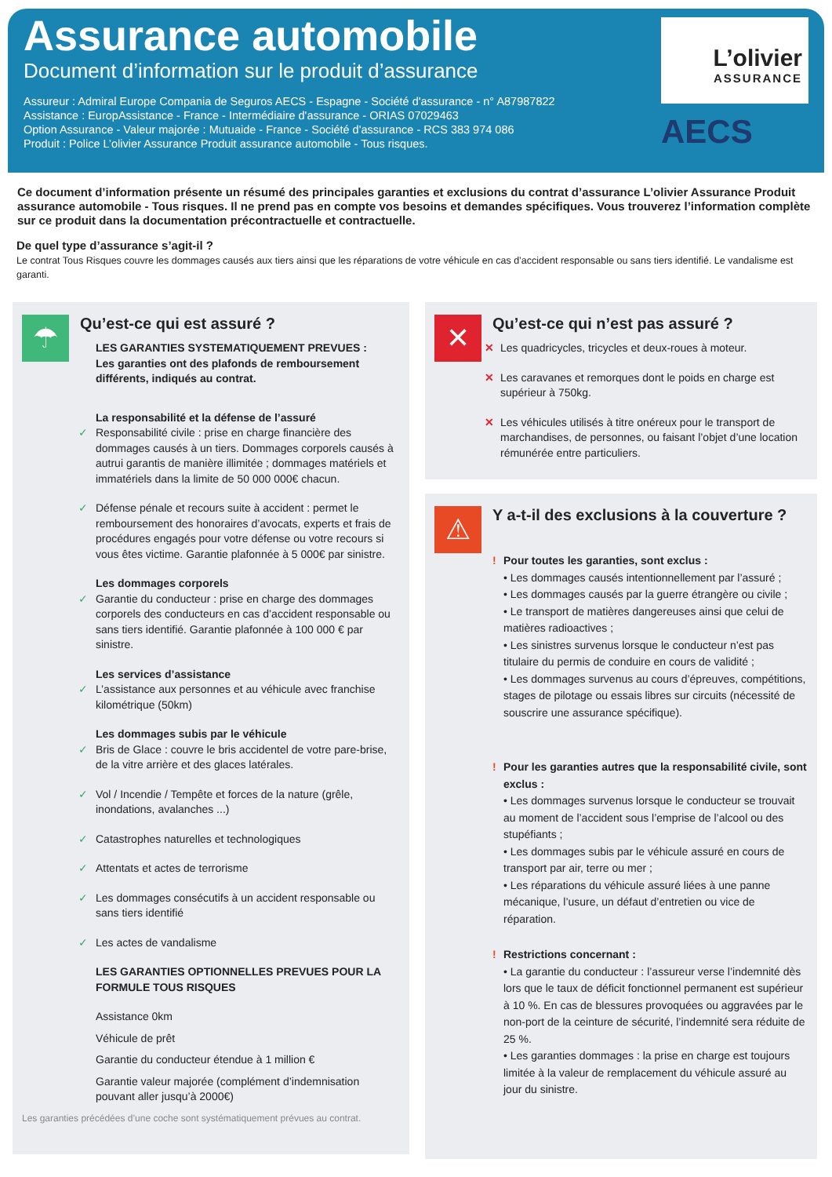Assurance automobile
Document d’information sur le produit d’assurance
Assureur : Admiral Europe Compania de Seguros AECS - Espagne - Société d'assurance - n° A87987822
Assistance : EuropAssistance - France - Intermédiaire d'assurance - ORIAS 07029463
Option Assurance - Valeur majorée : Mutuaide - France - Société d'assurance - RCS 383 974 086
Produit : Police L’olivier Assurance Produit assurance automobile - Tous risques.
L’olivier
ASSURANCE
AECS
Ce document d’information présente un résumé des principales garanties et exclusions du contrat d’assurance L’olivier Assurance Produit assurance automobile - Tous risques. Il ne prend pas en compte vos besoins et demandes spécifiques. Vous trouverez l’information complète sur ce produit dans la documentation précontractuelle et contractuelle.
De quel type d’assurance s’agit-il ?
Le contrat Tous Risques couvre les dommages causés aux tiers ainsi que les réparations de votre véhicule en cas d’accident responsable ou sans tiers identifié. Le vandalisme est garanti.
☂
Qu’est-ce qui est assuré ?
LES GARANTIES SYSTEMATIQUEMENT PREVUES :
Les garanties ont des plafonds de remboursement différents, indiqués au contrat.
La responsabilité et la défense de l’assuré
✓ Responsabilité civile : prise en charge financière des dommages causés à un tiers. Dommages corporels causés à autrui garantis de manière illimitée ; dommages matériels et immatériels dans la limite de 50 000 000€ chacun.
✓ Défense pénale et recours suite à accident : permet le remboursement des honoraires d’avocats, experts et frais de procédures engagés pour votre défense ou votre recours si vous êtes victime. Garantie plafonnée à 5 000€ par sinistre.
Les dommages corporels
✓ Garantie du conducteur : prise en charge des dommages corporels des conducteurs en cas d’accident responsable ou sans tiers identifié. Garantie plafonnée à 100 000 € par sinistre.
Les services d’assistance
✓ L’assistance aux personnes et au véhicule avec franchise kilométrique (50km)
Les dommages subis par le véhicule
✓ Bris de Glace : couvre le bris accidentel de votre pare-brise, de la vitre arrière et des glaces latérales.
✓ Vol / Incendie / Tempête et forces de la nature (grêle, inondations, avalanches ...)
✓ Catastrophes naturelles et technologiques
✓ Attentats et actes de terrorisme
✓ Les dommages consécutifs à un accident responsable ou sans tiers identifié
✓ Les actes de vandalisme
LES GARANTIES OPTIONNELLES PREVUES POUR LA FORMULE TOUS RISQUES
Assistance 0km
Véhicule de prêt
Garantie du conducteur étendue à 1 million €
Garantie valeur majorée (complément d’indemnisation pouvant aller jusqu’à 2000€)
Les garanties précédées d’une coche sont systématiquement prévues au contrat.
✕
Qu’est-ce qui n’est pas assuré ?
✕ Les quadricycles, tricycles et deux-roues à moteur.
✕ Les caravanes et remorques dont le poids en charge est supérieur à 750kg.
✕ Les véhicules utilisés à titre onéreux pour le transport de marchandises, de personnes, ou faisant l’objet d’une location rémunérée entre particuliers.
⚠
Y a-t-il des exclusions à la couverture ?
! Pour toutes les garanties, sont exclus :
• Les dommages causés intentionnellement par l’assuré ;
• Les dommages causés par la guerre étrangère ou civile ;
• Le transport de matières dangereuses ainsi que celui de matières radioactives ;
• Les sinistres survenus lorsque le conducteur n’est pas titulaire du permis de conduire en cours de validité ;
• Les dommages survenus au cours d’épreuves, compétitions, stages de pilotage ou essais libres sur circuits (nécessité de souscrire une assurance spécifique).
! Pour les garanties autres que la responsabilité civile, sont exclus :
• Les dommages survenus lorsque le conducteur se trouvait au moment de l’accident sous l’emprise de l’alcool ou des stupéfiants ;
• Les dommages subis par le véhicule assuré en cours de transport par air, terre ou mer ;
• Les réparations du véhicule assuré liées à une panne mécanique, l’usure, un défaut d’entretien ou vice de réparation.
! Restrictions concernant :
• La garantie du conducteur : l’assureur verse l’indemnité dès lors que le taux de déficit fonctionnel permanent est supérieur à 10 %. En cas de blessures provoquées ou aggravées par le non-port de la ceinture de sécurité, l’indemnité sera réduite de 25 %.
• Les garanties dommages : la prise en charge est toujours limitée à la valeur de remplacement du véhicule assuré au jour du sinistre.